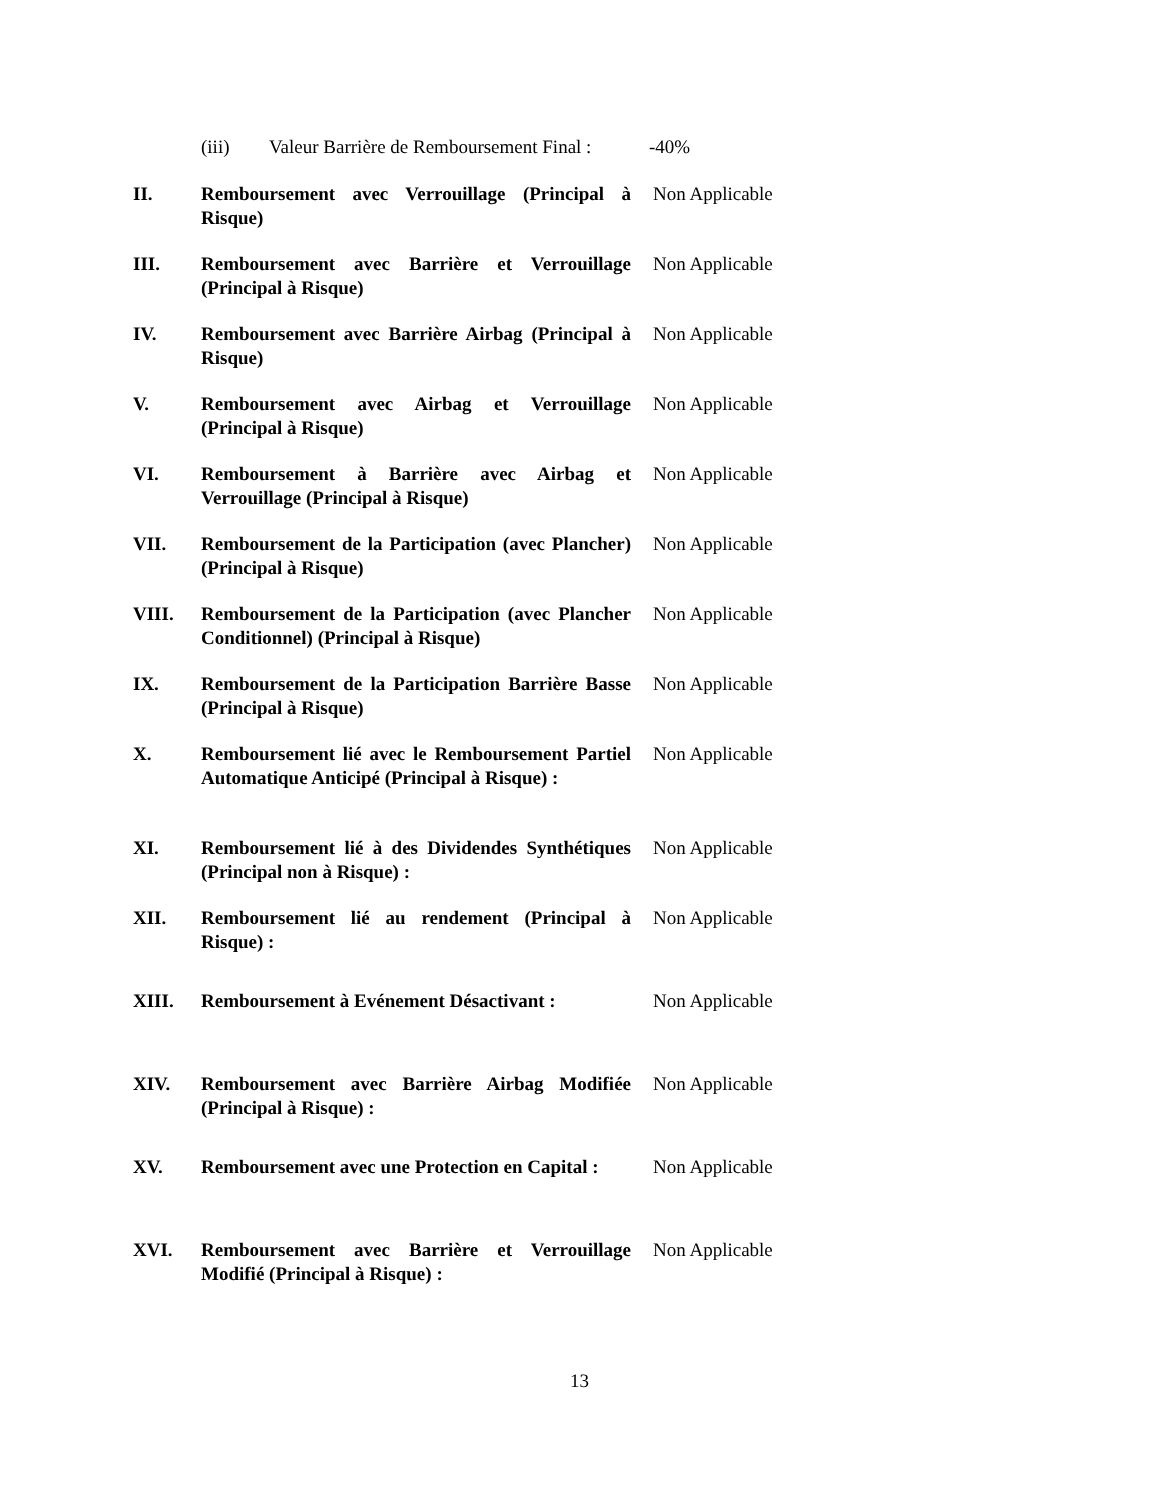(iii) Valeur Barrière de Remboursement Final : -40%
II. Remboursement avec Verrouillage (Principal à Risque)
Non Applicable
III. Remboursement avec Barrière et Verrouillage (Principal à Risque)
Non Applicable
IV. Remboursement avec Barrière Airbag (Principal à Risque)
Non Applicable
V. Remboursement avec Airbag et Verrouillage (Principal à Risque)
Non Applicable
VI. Remboursement à Barrière avec Airbag et Verrouillage (Principal à Risque)
Non Applicable
VII. Remboursement de la Participation (avec Plancher) (Principal à Risque)
Non Applicable
VIII. Remboursement de la Participation (avec Plancher Conditionnel) (Principal à Risque)
Non Applicable
IX. Remboursement de la Participation Barrière Basse (Principal à Risque)
Non Applicable
X. Remboursement lié avec le Remboursement Partiel Automatique Anticipé (Principal à Risque) :
Non Applicable
XI. Remboursement lié à des Dividendes Synthétiques (Principal non à Risque) :
Non Applicable
XII. Remboursement lié au rendement (Principal à Risque) :
Non Applicable
XIII. Remboursement à Evénement Désactivant :
Non Applicable
XIV. Remboursement avec Barrière Airbag Modifiée (Principal à Risque) :
Non Applicable
XV. Remboursement avec une Protection en Capital :
Non Applicable
XVI. Remboursement avec Barrière et Verrouillage Modifié (Principal à Risque) :
Non Applicable
13